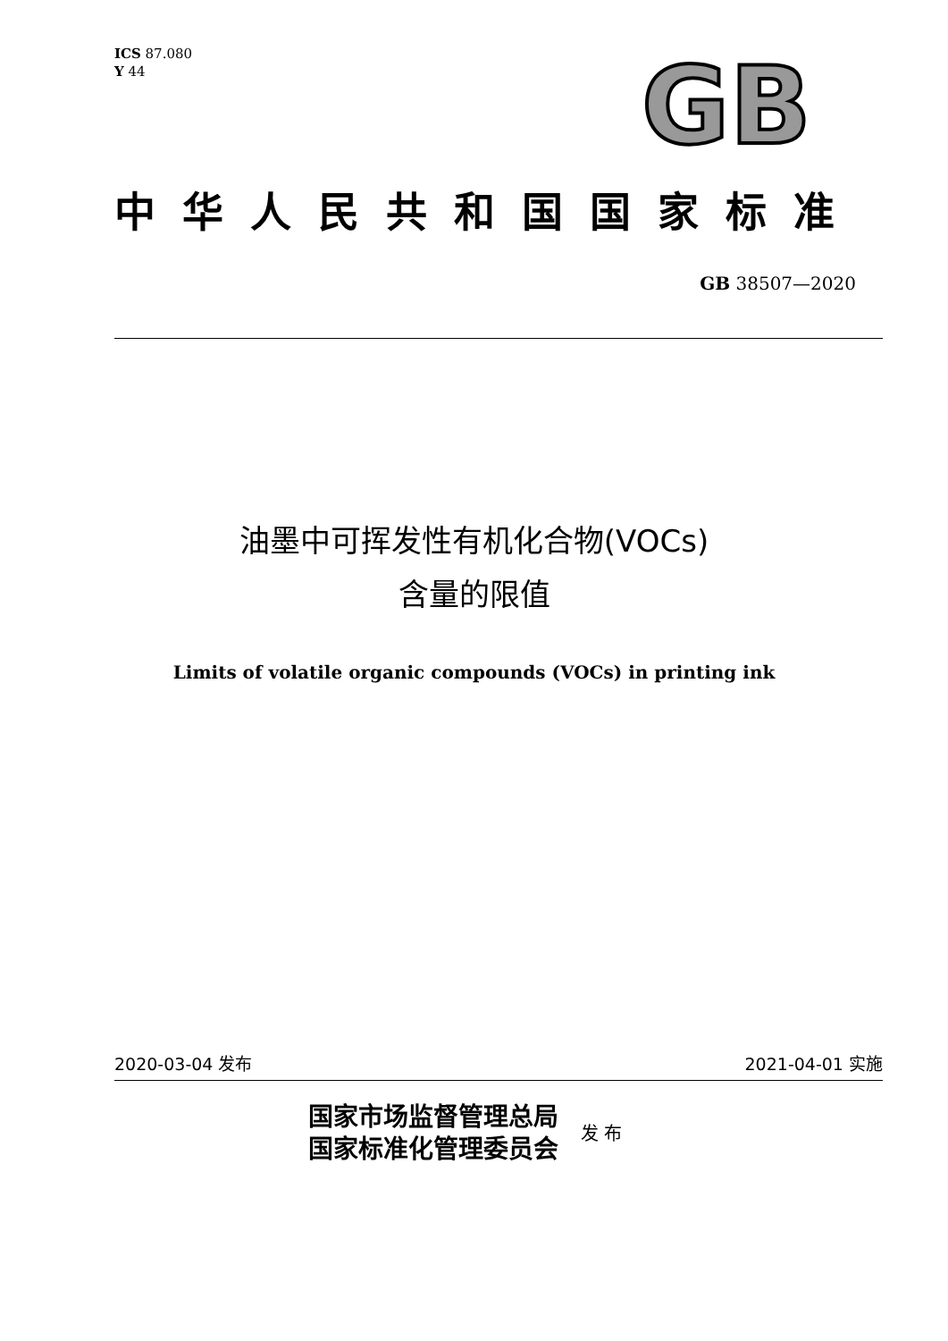ICS 87.080
Y 44
GB
中华人民共和国国家标准
GB 38507—2020
油墨中可挥发性有机化合物(VOCs)
含量的限值
Limits of volatile organic compounds (VOCs) in printing ink
2020-03-04 发布 2021-04-01 实施
国家市场监督管理总局
国家标准化管理委员会
发 布